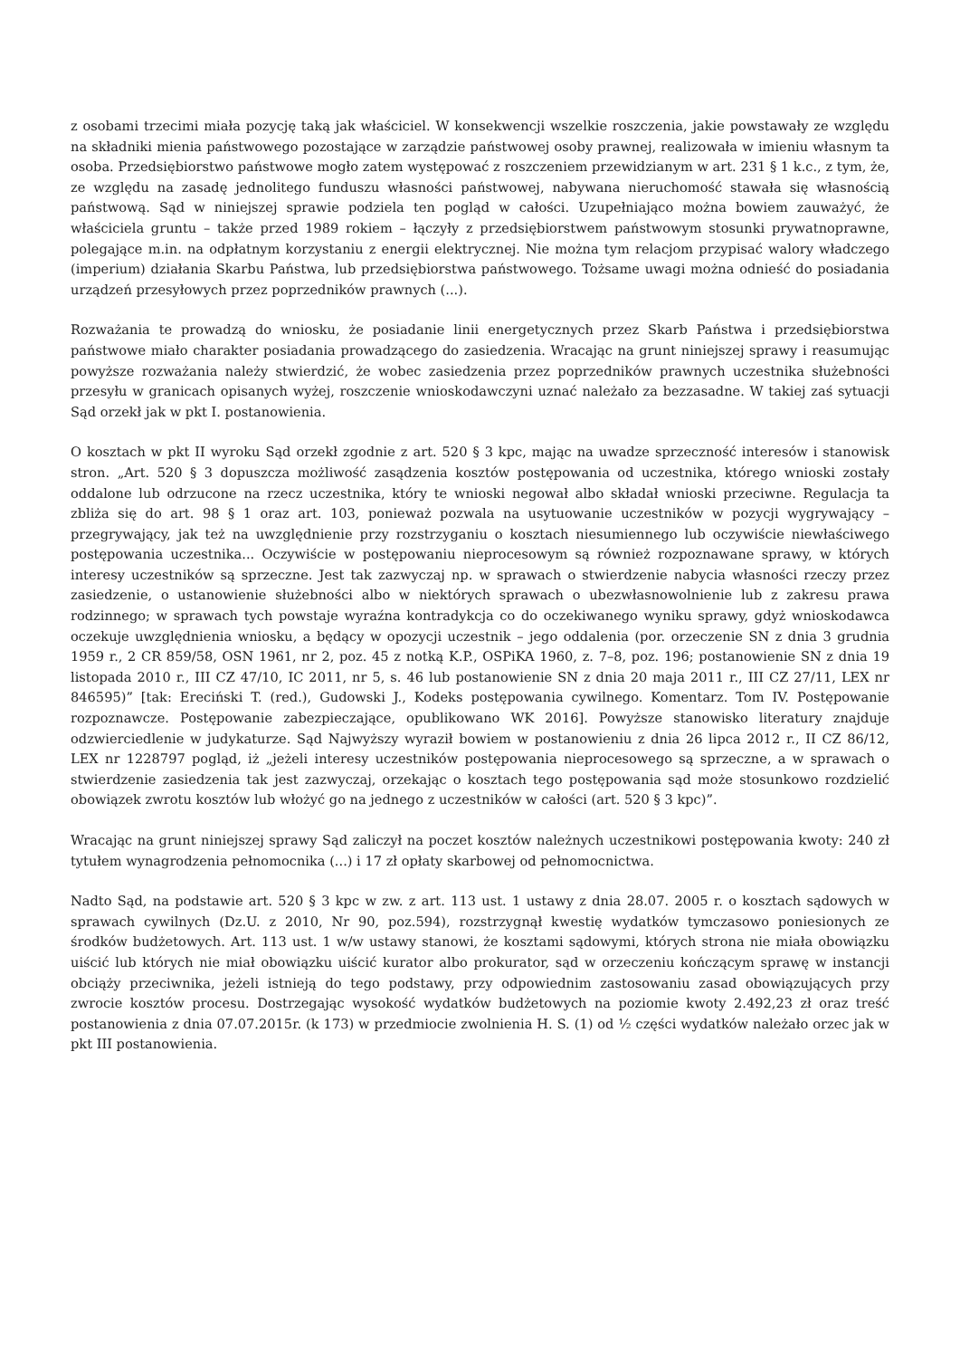z osobami trzecimi miała pozycję taką jak właściciel. W konsekwencji wszelkie roszczenia, jakie powstawały ze względu na składniki mienia państwowego pozostające w zarządzie państwowej osoby prawnej, realizowała w imieniu własnym ta osoba. Przedsiębiorstwo państwowe mogło zatem występować z roszczeniem przewidzianym w art. 231 § 1 k.c., z tym, że, ze względu na zasadę jednolitego funduszu własności państwowej, nabywana nieruchomość stawała się własnością państwową. Sąd w niniejszej sprawie podziela ten pogląd w całości. Uzupełniająco można bowiem zauważyć, że właściciela gruntu – także przed 1989 rokiem – łączyły z przedsiębiorstwem państwowym stosunki prywatnoprawne, polegające m.in. na odpłatnym korzystaniu z energii elektrycznej. Nie można tym relacjom przypisać walory władczego (imperium) działania Skarbu Państwa, lub przedsiębiorstwa państwowego. Tożsame uwagi można odnieść do posiadania urządzeń przesyłowych przez poprzedników prawnych (...).
Rozważania te prowadzą do wniosku, że posiadanie linii energetycznych przez Skarb Państwa i przedsiębiorstwa państwowe miało charakter posiadania prowadzącego do zasiedzenia. Wracając na grunt niniejszej sprawy i reasumując powyższe rozważania należy stwierdzić, że wobec zasiedzenia przez poprzedników prawnych uczestnika służebności przesyłu w granicach opisanych wyżej, roszczenie wnioskodawczyni uznać należało za bezzasadne. W takiej zaś sytuacji Sąd orzekł jak w pkt I. postanowienia.
O kosztach w pkt II wyroku Sąd orzekł zgodnie z art. 520 § 3 kpc, mając na uwadze sprzeczność interesów i stanowisk stron. „Art. 520 § 3 dopuszcza możliwość zasądzenia kosztów postępowania od uczestnika, którego wnioski zostały oddalone lub odrzucone na rzecz uczestnika, który te wnioski negował albo składał wnioski przeciwne. Regulacja ta zbliża się do art. 98 § 1 oraz art. 103, ponieważ pozwala na usytuowanie uczestników w pozycji wygrywający – przegrywający, jak też na uwzględnienie przy rozstrzyganiu o kosztach niesumiennego lub oczywiście niewłaściwego postępowania uczestnika... Oczywiście w postępowaniu nieprocesowym są również rozpoznawane sprawy, w których interesy uczestników są sprzeczne. Jest tak zazwyczaj np. w sprawach o stwierdzenie nabycia własności rzeczy przez zasiedzenie, o ustanowienie służebności albo w niektórych sprawach o ubezwłasnowolnienie lub z zakresu prawa rodzinnego; w sprawach tych powstaje wyraźna kontradykcja co do oczekiwanego wyniku sprawy, gdyż wnioskodawca oczekuje uwzględnienia wniosku, a będący w opozycji uczestnik – jego oddalenia (por. orzeczenie SN z dnia 3 grudnia 1959 r., 2 CR 859/58, OSN 1961, nr 2, poz. 45 z notką K.P., OSPiKA 1960, z. 7–8, poz. 196; postanowienie SN z dnia 19 listopada 2010 r., III CZ 47/10, IC 2011, nr 5, s. 46 lub postanowienie SN z dnia 20 maja 2011 r., III CZ 27/11, LEX nr 846595)” [tak: Ereciński T. (red.), Gudowski J., Kodeks postępowania cywilnego. Komentarz. Tom IV. Postępowanie rozpoznawcze. Postępowanie zabezpieczające, opublikowano WK 2016]. Powyższe stanowisko literatury znajduje odzwierciedlenie w judykaturze. Sąd Najwyższy wyraził bowiem w postanowieniu z dnia 26 lipca 2012 r., II CZ 86/12, LEX nr 1228797 pogląd, iż „jeżeli interesy uczestników postępowania nieprocesowego są sprzeczne, a w sprawach o stwierdzenie zasiedzenia tak jest zazwyczaj, orzekając o kosztach tego postępowania sąd może stosunkowo rozdzielić obowiązek zwrotu kosztów lub włożyć go na jednego z uczestników w całości (art. 520 § 3 kpc)”.
Wracając na grunt niniejszej sprawy Sąd zaliczył na poczet kosztów należnych uczestnikowi postępowania kwoty: 240 zł tytułem wynagrodzenia pełnomocnika (...) i 17 zł opłaty skarbowej od pełnomocnictwa.
Nadto Sąd, na podstawie art. 520 § 3 kpc w zw. z art. 113 ust. 1 ustawy z dnia 28.07. 2005 r. o kosztach sądowych w sprawach cywilnych (Dz.U. z 2010, Nr 90, poz.594), rozstrzygnął kwestię wydatków tymczasowo poniesionych ze środków budżetowych. Art. 113 ust. 1 w/w ustawy stanowi, że kosztami sądowymi, których strona nie miała obowiązku uiścić lub których nie miał obowiązku uiścić kurator albo prokurator, sąd w orzeczeniu kończącym sprawę w instancji obciąży przeciwnika, jeżeli istnieją do tego podstawy, przy odpowiednim zastosowaniu zasad obowiązujących przy zwrocie kosztów procesu. Dostrzegając wysokość wydatków budżetowych na poziomie kwoty 2.492,23 zł oraz treść postanowienia z dnia 07.07.2015r. (k 173) w przedmiocie zwolnienia H. S. (1) od ½ części wydatków należało orzec jak w pkt III postanowienia.